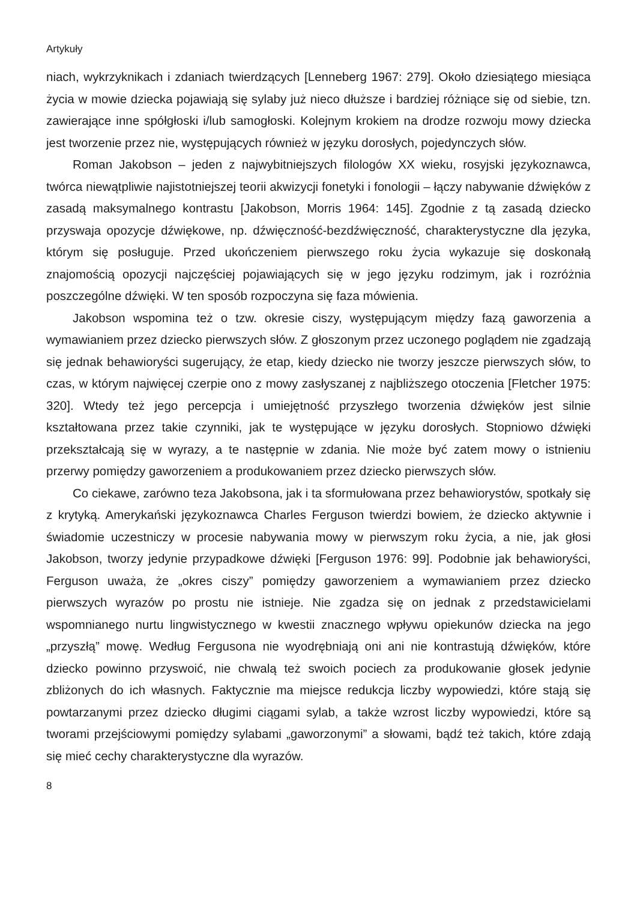Artykuły
niach, wykrzyknikach i zdaniach twierdzących [Lenneberg 1967: 279]. Około dziesiątego miesiąca życia w mowie dziecka pojawiają się sylaby już nieco dłuższe i bardziej różniące się od siebie, tzn. zawierające inne spółgłoski i/lub samogłoski. Kolejnym krokiem na drodze rozwoju mowy dziecka jest tworzenie przez nie, występujących również w języku dorosłych, pojedynczych słów.
Roman Jakobson – jeden z najwybitniejszych filologów XX wieku, rosyjski językoznawca, twórca niewątpliwie najistotniejszej teorii akwizycji fonetyki i fonologii – łączy nabywanie dźwięków z zasadą maksymalnego kontrastu [Jakobson, Morris 1964: 145]. Zgodnie z tą zasadą dziecko przyswaja opozycje dźwiękowe, np. dźwięczność-bezdźwięczność, charakterystyczne dla języka, którym się posługuje. Przed ukończeniem pierwszego roku życia wykazuje się doskonałą znajomością opozycji najczęściej pojawiających się w jego języku rodzimym, jak i rozróżnia poszczególne dźwięki. W ten sposób rozpoczyna się faza mówienia.
Jakobson wspomina też o tzw. okresie ciszy, występującym między fazą gaworzenia a wymawianiem przez dziecko pierwszych słów. Z głoszonym przez uczonego poglądem nie zgadzają się jednak behawioryści sugerujący, że etap, kiedy dziecko nie tworzy jeszcze pierwszych słów, to czas, w którym najwięcej czerpie ono z mowy zasłyszanej z najbliższego otoczenia [Fletcher 1975: 320]. Wtedy też jego percepcja i umiejętność przyszłego tworzenia dźwięków jest silnie kształtowana przez takie czynniki, jak te występujące w języku dorosłych. Stopniowo dźwięki przekształcają się w wyrazy, a te następnie w zdania. Nie może być zatem mowy o istnieniu przerwy pomiędzy gaworzeniem a produkowaniem przez dziecko pierwszych słów.
Co ciekawe, zarówno teza Jakobsona, jak i ta sformułowana przez behawiorystów, spotkały się z krytyką. Amerykański językoznawca Charles Ferguson twierdzi bowiem, że dziecko aktywnie i świadomie uczestniczy w procesie nabywania mowy w pierwszym roku życia, a nie, jak głosi Jakobson, tworzy jedynie przypadkowe dźwięki [Ferguson 1976: 99]. Podobnie jak behawioryści, Ferguson uważa, że „okres ciszy” pomiędzy gaworzeniem a wymawianiem przez dziecko pierwszych wyrazów po prostu nie istnieje. Nie zgadza się on jednak z przedstawicielami wspomnianego nurtu lingwistycznego w kwestii znacznego wpływu opiekunów dziecka na jego „przyszłą” mowę. Według Fergusona nie wyodrębniają oni ani nie kontrastują dźwięków, które dziecko powinno przyswoić, nie chwalą też swoich pociech za produkowanie głosek jedynie zbliżonych do ich własnych. Faktycznie ma miejsce redukcja liczby wypowiedzi, które stają się powtarzanymi przez dziecko długimi ciągami sylab, a także wzrost liczby wypowiedzi, które są tworami przejściowymi pomiędzy sylabami „gaworzonymi” a słowami, bądź też takich, które zdają się mieć cechy charakterystyczne dla wyrazów.
8